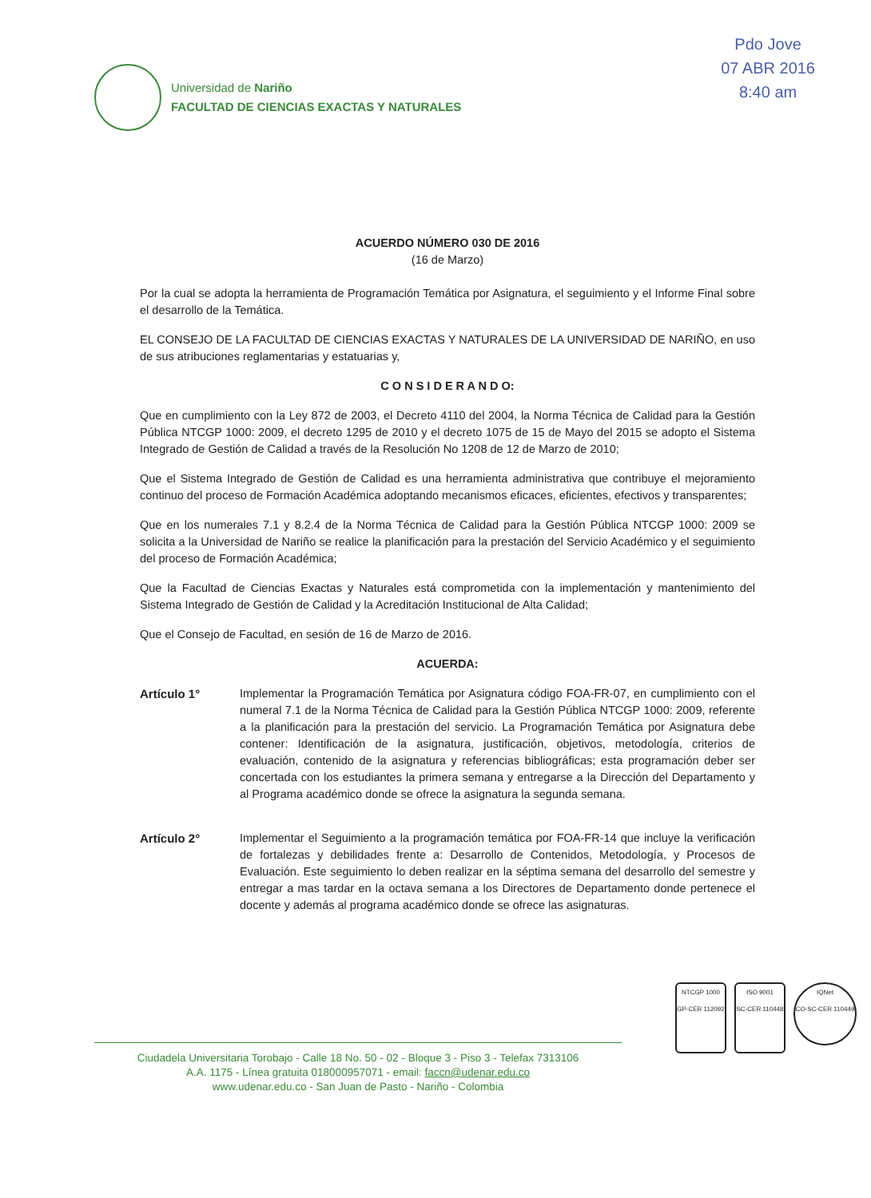Pdo Jove
07 ABR 2016
8:40 am
Universidad de Nariño
FACULTAD DE CIENCIAS EXACTAS Y NATURALES
ACUERDO NÚMERO 030 DE 2016
(16 de Marzo)
Por la cual se adopta la herramienta de Programación Temática por Asignatura, el seguimiento y el Informe Final sobre el desarrollo de la Temática.
EL CONSEJO DE LA FACULTAD DE CIENCIAS EXACTAS Y NATURALES DE LA UNIVERSIDAD DE NARIÑO, en uso de sus atribuciones reglamentarias y estatuarias y,
C O N S I D E R A N D O:
Que en cumplimiento con la Ley 872 de 2003, el Decreto 4110 del 2004, la Norma Técnica de Calidad para la Gestión Pública NTCGP 1000: 2009, el decreto 1295 de 2010 y el decreto 1075 de 15 de Mayo del 2015 se adopto el Sistema Integrado de Gestión de Calidad a través de la Resolución No 1208 de 12 de Marzo de 2010;
Que el Sistema Integrado de Gestión de Calidad es una herramienta administrativa que contribuye el mejoramiento continuo del proceso de Formación Académica adoptando mecanismos eficaces, eficientes, efectivos y transparentes;
Que en los numerales 7.1 y 8.2.4 de la Norma Técnica de Calidad para la Gestión Pública NTCGP 1000: 2009 se solicita a la Universidad de Nariño se realice la planificación para la prestación del Servicio Académico y el seguimiento del proceso de Formación Académica;
Que la Facultad de Ciencias Exactas y Naturales está comprometida con la implementación y mantenimiento del Sistema Integrado de Gestión de Calidad y la Acreditación Institucional de Alta Calidad;
Que el Consejo de Facultad, en sesión de 16 de Marzo de 2016.
ACUERDA:
Artículo 1° Implementar la Programación Temática por Asignatura código FOA-FR-07, en cumplimiento con el numeral 7.1 de la Norma Técnica de Calidad para la Gestión Pública NTCGP 1000: 2009, referente a la planificación para la prestación del servicio. La Programación Temática por Asignatura debe contener: Identificación de la asignatura, justificación, objetivos, metodología, criterios de evaluación, contenido de la asignatura y referencias bibliográficas; esta programación deber ser concertada con los estudiantes la primera semana y entregarse a la Dirección del Departamento y al Programa académico donde se ofrece la asignatura la segunda semana.
Artículo 2° Implementar el Seguimiento a la programación temática por FOA-FR-14 que incluye la verificación de fortalezas y debilidades frente a: Desarrollo de Contenidos, Metodología, y Procesos de Evaluación. Este seguimiento lo deben realizar en la séptima semana del desarrollo del semestre y entregar a mas tardar en la octava semana a los Directores de Departamento donde pertenece el docente y además al programa académico donde se ofrece las asignaturas.
NTCGP 1000
GP-CER 112092
ISO 9001
SC-CER 110448
IQNet
CO-SC-CER 110449
Ciudadela Universitaria Torobajo - Calle 18 No. 50 - 02 - Bloque 3 - Piso 3 - Telefax 7313106
A.A. 1175 - Línea gratuita 018000957071 - email: faccn@udenar.edu.co
www.udenar.edu.co - San Juan de Pasto - Nariño - Colombia